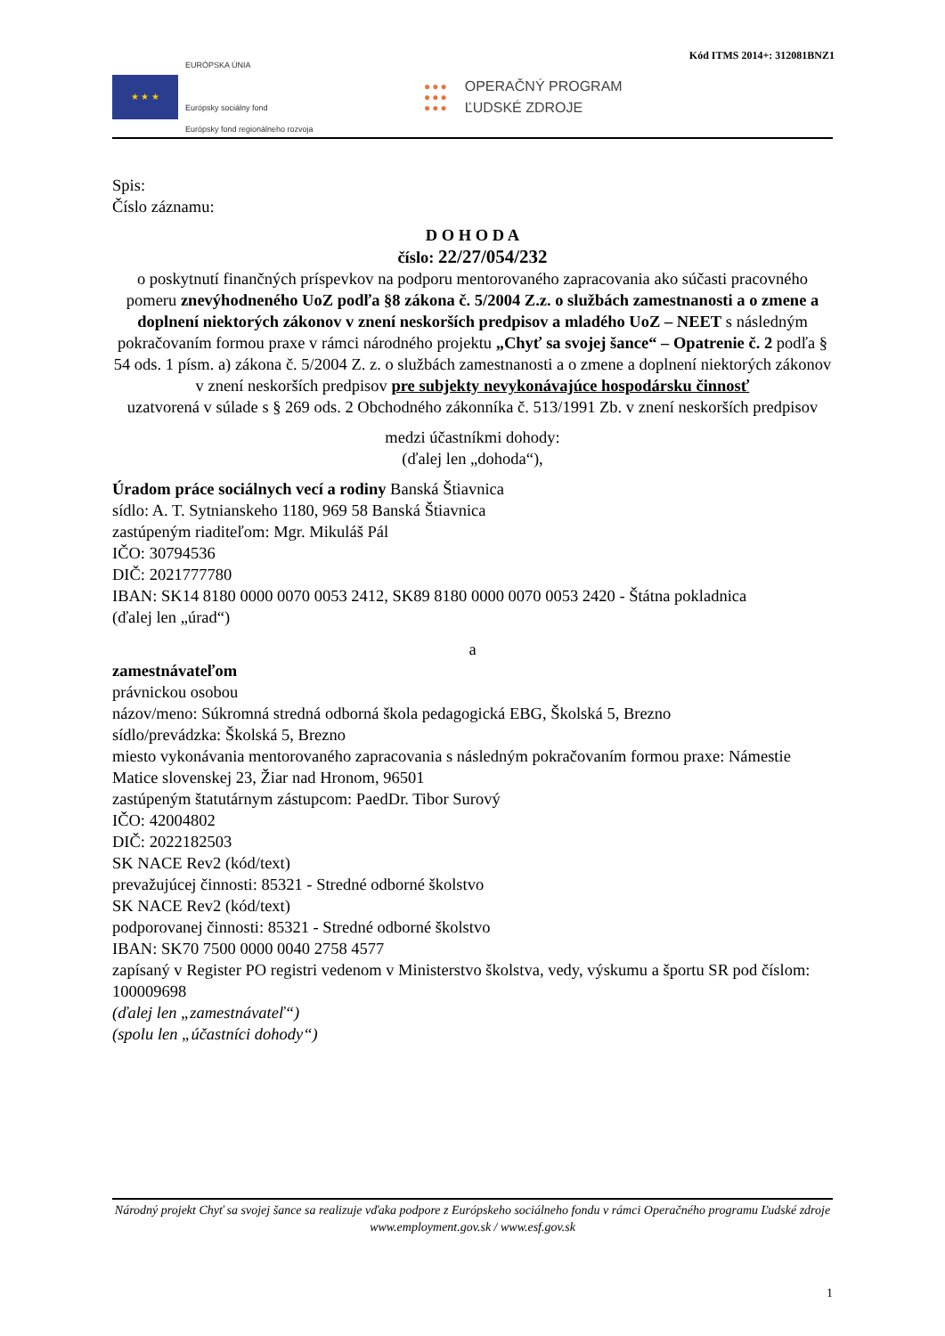Kód ITMS 2014+: 312081BNZ1
★ ★ ★
EURÓPSKA ÚNIA
Európsky sociálny fond
Európsky fond regionálneho rozvoja
●●●
●●●
●●●
OPERAČNÝ PROGRAM
ĽUDSKÉ ZDROJE
Spis:
Číslo záznamu:
D O H O D A
číslo: 22/27/054/232
o poskytnutí finančných príspevkov na podporu mentorovaného zapracovania ako súčasti pracovného pomeru znevýhodneného UoZ podľa §8 zákona č. 5/2004 Z.z. o službách zamestnanosti a o zmene a doplnení niektorých zákonov v znení neskorších predpisov a mladého UoZ – NEET s následným pokračovaním formou praxe v rámci národného projektu „Chyť sa svojej šance“ – Opatrenie č. 2 podľa § 54 ods. 1 písm. a) zákona č. 5/2004 Z. z. o službách zamestnanosti a o zmene a doplnení niektorých zákonov v znení neskorších predpisov pre subjekty nevykonávajúce hospodársku činnosť
uzatvorená v súlade s § 269 ods. 2 Obchodného zákonníka č. 513/1991 Zb. v znení neskorších predpisov
medzi účastníkmi dohody:
(ďalej len „dohoda“),
Úradom práce sociálnych vecí a rodiny Banská Štiavnica
sídlo: A. T. Sytnianskeho 1180, 969 58 Banská Štiavnica
zastúpeným riaditeľom: Mgr. Mikuláš Pál
IČO: 30794536
DIČ: 2021777780
IBAN: SK14 8180 0000 0070 0053 2412, SK89 8180 0000 0070 0053 2420 - Štátna pokladnica
(ďalej len „úrad“)
a
zamestnávateľom
právnickou osobou
názov/meno: Súkromná stredná odborná škola pedagogická EBG, Školská 5, Brezno
sídlo/prevádzka: Školská 5, Brezno
miesto vykonávania mentorovaného zapracovania s následným pokračovaním formou praxe: Námestie Matice slovenskej 23, Žiar nad Hronom, 96501
zastúpeným štatutárnym zástupcom: PaedDr. Tibor Surový
IČO: 42004802
DIČ: 2022182503
SK NACE Rev2 (kód/text)
prevažujúcej činnosti: 85321 - Stredné odborné školstvo
SK NACE Rev2 (kód/text)
podporovanej činnosti: 85321 - Stredné odborné školstvo
IBAN: SK70 7500 0000 0040 2758 4577
zapísaný v Register PO registri vedenom v Ministerstvo školstva, vedy, výskumu a športu SR pod číslom: 100009698
(ďalej len „zamestnávateľ“)
(spolu len „účastníci dohody“)
Národný projekt Chyť sa svojej šance sa realizuje vďaka podpore z Európskeho sociálneho fondu v rámci Operačného programu Ľudské zdroje
www.employment.gov.sk / www.esf.gov.sk
1